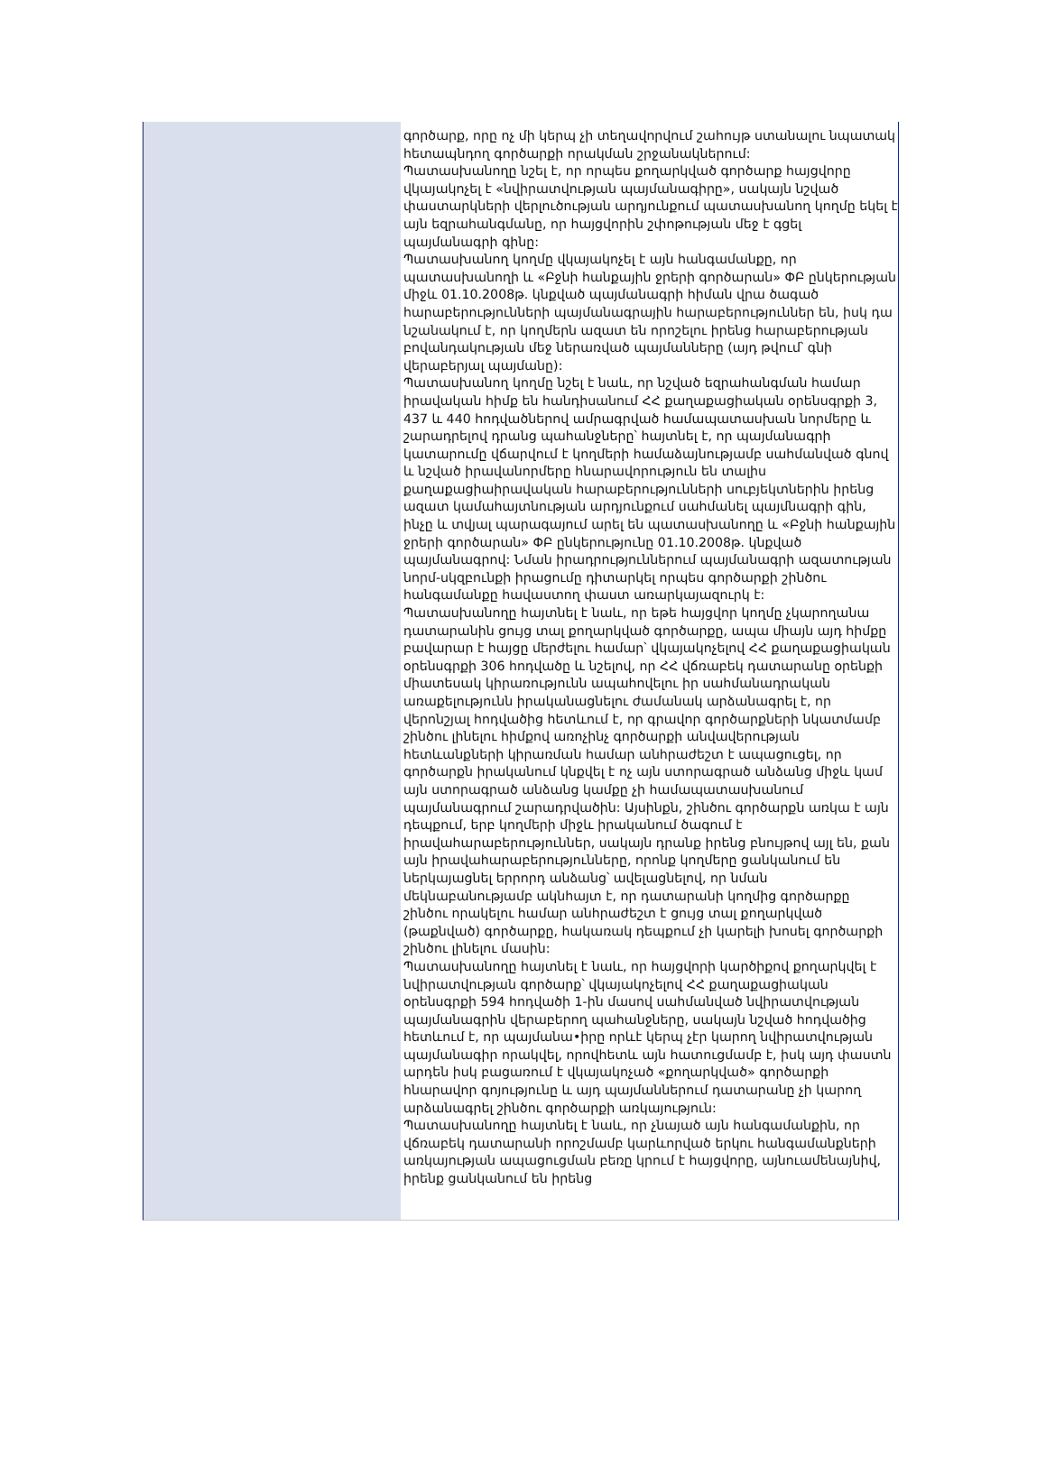գործարք, որը ոչ մի կերպ չի տեղավորվում շահույթ ստանալու նպատակ հետապնդող գործարքի որակման շրջանակներում:
Պատասխանողը նշել է, որ որպես քողարկված գործարք հայցվորը վկայակոչել է «նվիրատվության պայմանագիրը», սակայն նշված փաստարկների վերլուծության արդյունքում պատասխանող կողմը եկել է այն եզրահանգմանը, որ հայցվորին շփոթության մեջ է գցել պայմանագրի գինը:
Պատասխանող կողմը վկայակոչել է այն հանգամանքը, որ պատասխանողի և «Բջնի հանքային ջրերի գործարան» ՓԲ ընկերության միջև 01.10.2008թ. կնքված պայմանագրի հիման վրա ծագած հարաբերությունների պայմանագրային հարաբերություններ են, իսկ դա նշանակում է, որ կողմերն ազատ են որոշելու իրենց հարաբերության բովանդակության մեջ ներառված պայմանները (այդ թվում՝ գնի վերաբերյալ պայմանը):
Պատասխանող կողմը նշել է նաև, որ նշված եզրահանգման համար իրավական հիմք են հանդիսանում ՀՀ քաղաքացիական օրենսգրքի 3, 437 և 440 հոդվածներով ամրագրված համապատասխան նորմերը և շարադրելով դրանց պահանջները՝ հայտնել է, որ պայմանագրի կատարումը վճարվում է կողմերի համաձայնությամբ սահմանված գնով և նշված իրավանորմերը հնարավորություն են տալիս քաղաքացիաիրավական հարաբերությունների սուբյեկտներին իրենց ազատ կամահայտնության արդյունքում սահմանել պայմնագրի գին, ինչը և տվյալ պարագայում արել են պատասխանողը և «Բջնի հանքային ջրերի գործարան» ՓԲ ընկերությունը 01.10.2008թ. կնքված պայմանագրով: Նման իրադրություններում պայմանագրի ազատության նորմ-սկզբունքի իրացումը դիտարկել որպես գործարքի շինծու հանգամանքը հավաստող փաստ առարկայազուրկ է:
Պատասխանողը հայտնել է նաև, որ եթե հայցվոր կողմը չկարողանա դատարանին ցույց տալ քողարկված գործարքը, ապա միայն այդ հիմքը բավարար է հայցը մերժելու համար՝ վկայակոչելով ՀՀ քաղաքացիական օրենսգրքի 306 հոդվածը և նշելով, որ ՀՀ վճռաբեկ դատարանը օրենքի միատեսակ կիրառությունն ապահովելու իր սահմանադրական առաքելությունն իրականացնելու ժամանակ արձանագրել է, որ վերոնշյալ հոդվածից հետևում է, որ գրավոր գործարքների նկատմամբ շինծու լինելու հիմքով առոչինչ գործարքի անվավերության հետևանքների կիրառման համար անհրաժեշտ է ապացուցել, որ գործարքն իրականում կնքվել է ոչ այն ստորագրած անձանց միջև կամ այն ստորագրած անձանց կամքը չի համապատասխանում պայմանագրում շարադրվածին: Այսինքն, շինծու գործարքն առկա է այն դեպքում, երբ կողմերի միջև իրականում ծագում է իրավահարաբերություններ, սակայն դրանք իրենց բնույթով այլ են, քան այն իրավահարաբերությունները, որոնք կողմերը ցանկանում են ներկայացնել երրորդ անձանց՝ ավելացնելով, որ նման մեկնաբանությամբ ակնհայտ է, որ դատարանի կողմից գործարքը շինծու որակելու համար անհրաժեշտ է ցույց տալ քողարկված (թաքնված) գործարքը, հակառակ դեպքում չի կարելի խոսել գործարքի շինծու լինելու մասին:
Պատասխանողը հայտնել է նաև, որ հայցվորի կարծիքով քողարկվել է նվիրատվության գործարք՝ վկայակոչելով ՀՀ քաղաքացիական օրենսգրքի 594 հոդվածի 1-ին մասով սահմանված նվիրատվության պայմանագրին վերաբերող պահանջները, սակայն նշված հոդվածից հետևում է, որ պայմանա•իրը որևէ կերպ չէր կարող նվիրատվության պայմանագիր որակվել, որովհետև այն հատուցմամբ է, իսկ այդ փաստն արդեն իսկ բացառում է վկայակոչած «քողարկված» գործարքի հնարավոր գոյությունը և այդ պայմաններում դատարանը չի կարող արձանագրել շինծու գործարքի առկայություն:
Պատասխանողը հայտնել է նաև, որ չնայած այն հանգամանքին, որ վճռաբեկ դատարանի որոշմամբ կարևորված երկու հանգամանքների առկայության ապացուցման բեռը կրում է հայցվորը, այնուամենայնիվ, իրենք ցանկանում են իրենց